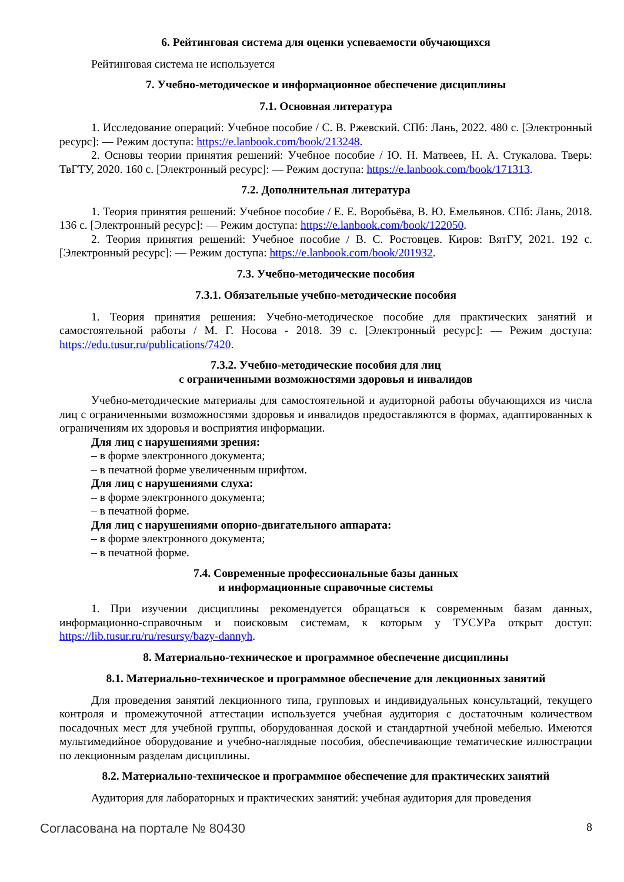6. Рейтинговая система для оценки успеваемости обучающихся
Рейтинговая система не используется
7. Учебно-методическое и информационное обеспечение дисциплины
7.1. Основная литература
1. Исследование операций: Учебное пособие / С. В. Ржевский. СПб: Лань, 2022. 480 с. [Электронный ресурс]: — Режим доступа: https://e.lanbook.com/book/213248.
2. Основы теории принятия решений: Учебное пособие / Ю. Н. Матвеев, Н. А. Стукалова. Тверь: ТвГТУ, 2020. 160 с. [Электронный ресурс]: — Режим доступа: https://e.lanbook.com/book/171313.
7.2. Дополнительная литература
1. Теория принятия решений: Учебное пособие / Е. Е. Воробьёва, В. Ю. Емельянов. СПб: Лань, 2018. 136 с. [Электронный ресурс]: — Режим доступа: https://e.lanbook.com/book/122050.
2. Теория принятия решений: Учебное пособие / В. С. Ростовцев. Киров: ВятГУ, 2021. 192 с. [Электронный ресурс]: — Режим доступа: https://e.lanbook.com/book/201932.
7.3. Учебно-методические пособия
7.3.1. Обязательные учебно-методические пособия
1. Теория принятия решения: Учебно-методическое пособие для практических занятий и самостоятельной работы / М. Г. Носова - 2018. 39 с. [Электронный ресурс]: — Режим доступа: https://edu.tusur.ru/publications/7420.
7.3.2. Учебно-методические пособия для лиц
с ограниченными возможностями здоровья и инвалидов
Учебно-методические материалы для самостоятельной и аудиторной работы обучающихся из числа лиц с ограниченными возможностями здоровья и инвалидов предоставляются в формах, адаптированных к ограничениям их здоровья и восприятия информации.
Для лиц с нарушениями зрения:
– в форме электронного документа;
– в печатной форме увеличенным шрифтом.
Для лиц с нарушениями слуха:
– в форме электронного документа;
– в печатной форме.
Для лиц с нарушениями опорно-двигательного аппарата:
– в форме электронного документа;
– в печатной форме.
7.4. Современные профессиональные базы данных
и информационные справочные системы
1. При изучении дисциплины рекомендуется обращаться к современным базам данных, информационно-справочным и поисковым системам, к которым у ТУСУРа открыт доступ: https://lib.tusur.ru/ru/resursy/bazy-dannyh.
8. Материально-техническое и программное обеспечение дисциплины
8.1. Материально-техническое и программное обеспечение для лекционных занятий
Для проведения занятий лекционного типа, групповых и индивидуальных консультаций, текущего контроля и промежуточной аттестации используется учебная аудитория с достаточным количеством посадочных мест для учебной группы, оборудованная доской и стандартной учебной мебелью. Имеются мультимедийное оборудование и учебно-наглядные пособия, обеспечивающие тематические иллюстрации по лекционным разделам дисциплины.
8.2. Материально-техническое и программное обеспечение для практических занятий
Аудитория для лабораторных и практических занятий: учебная аудитория для проведения
Согласована на портале № 80430 8